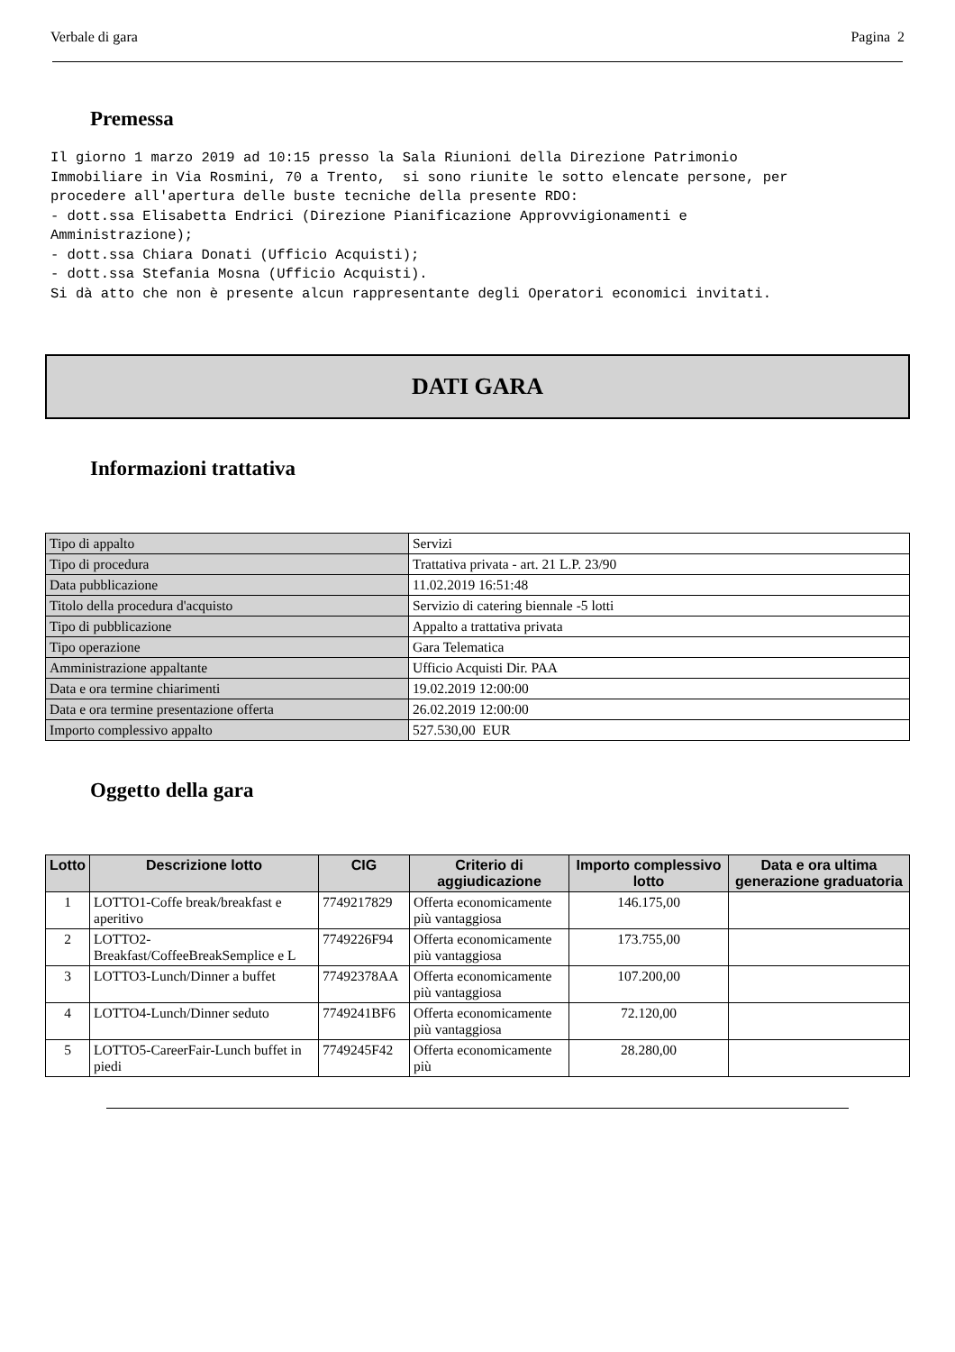Verbale di gara Pagina 2
Premessa
Il giorno 1 marzo 2019 ad 10:15 presso la Sala Riunioni della Direzione Patrimonio Immobiliare in Via Rosmini, 70 a Trento, si sono riunite le sotto elencate persone, per procedere all'apertura delle buste tecniche della presente RDO: - dott.ssa Elisabetta Endrici (Direzione Pianificazione Approvvigionamenti e Amministrazione); - dott.ssa Chiara Donati (Ufficio Acquisti); - dott.ssa Stefania Mosna (Ufficio Acquisti). Si dà atto che non è presente alcun rappresentante degli Operatori economici invitati.
DATI GARA
Informazioni trattativa
| Tipo di appalto | Servizi |
| Tipo di procedura | Trattativa privata - art. 21 L.P. 23/90 |
| Data pubblicazione | 11.02.2019 16:51:48 |
| Titolo della procedura d'acquisto | Servizio di catering biennale -5 lotti |
| Tipo di pubblicazione | Appalto a trattativa privata |
| Tipo operazione | Gara Telematica |
| Amministrazione appaltante | Ufficio Acquisti Dir. PAA |
| Data e ora termine chiarimenti | 19.02.2019 12:00:00 |
| Data e ora termine presentazione offerta | 26.02.2019 12:00:00 |
| Importo complessivo appalto | 527.530,00 EUR |
Oggetto della gara
| Lotto | Descrizione lotto | CIG | Criterio di aggiudicazione | Importo complessivo lotto | Data e ora ultima generazione graduatoria |
| --- | --- | --- | --- | --- | --- |
| 1 | LOTTO1-Coffe break/breakfast e aperitivo | 7749217829 | Offerta economicamente più vantaggiosa | 146.175,00 | |
| 2 | LOTTO2-Breakfast/CoffeeBreakSemplice e L | 7749226F94 | Offerta economicamente più vantaggiosa | 173.755,00 | |
| 3 | LOTTO3-Lunch/Dinner a buffet | 77492378AA | Offerta economicamente più vantaggiosa | 107.200,00 | |
| 4 | LOTTO4-Lunch/Dinner seduto | 7749241BF6 | Offerta economicamente più vantaggiosa | 72.120,00 | |
| 5 | LOTTO5-CareerFair-Lunch buffet in piedi | 7749245F42 | Offerta economicamente più | 28.280,00 | |